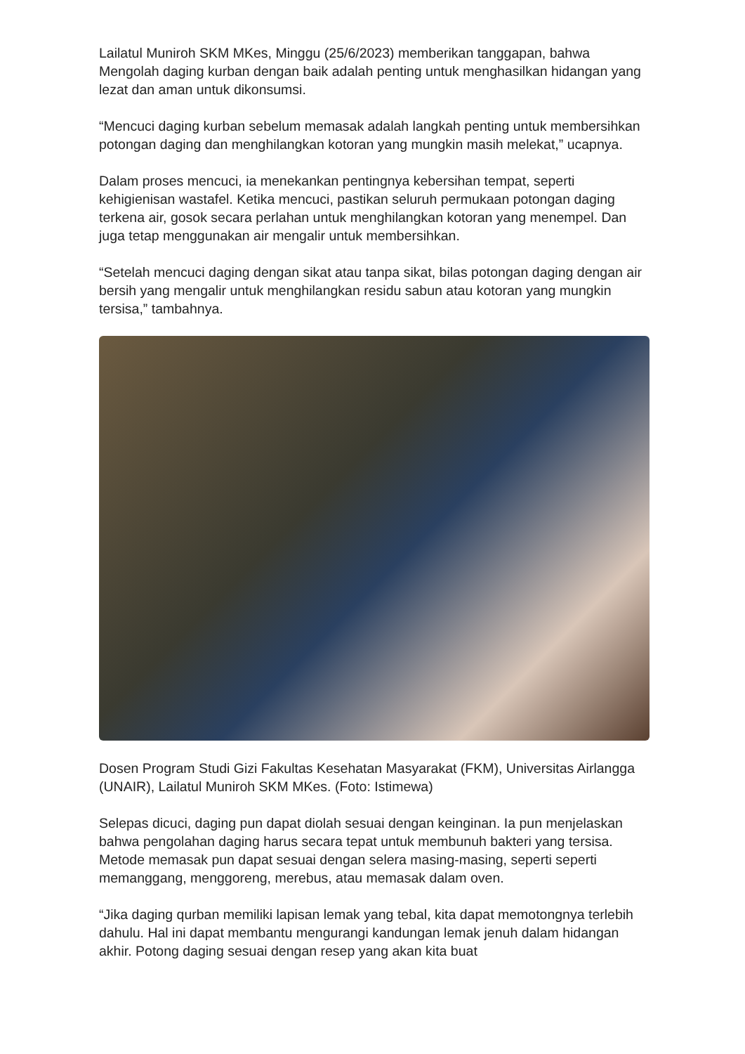Lailatul Muniroh SKM MKes, Minggu (25/6/2023) memberikan tanggapan, bahwa Mengolah daging kurban dengan baik adalah penting untuk menghasilkan hidangan yang lezat dan aman untuk dikonsumsi.
“Mencuci daging kurban sebelum memasak adalah langkah penting untuk membersihkan potongan daging dan menghilangkan kotoran yang mungkin masih melekat,” ucapnya.
Dalam proses mencuci, ia menekankan pentingnya kebersihan tempat, seperti kehigienisan wastafel. Ketika mencuci, pastikan seluruh permukaan potongan daging terkena air, gosok secara perlahan untuk menghilangkan kotoran yang menempel. Dan juga tetap menggunakan air mengalir untuk membersihkan.
“Setelah mencuci daging dengan sikat atau tanpa sikat, bilas potongan daging dengan air bersih yang mengalir untuk menghilangkan residu sabun atau kotoran yang mungkin tersisa,” tambahnya.
Dosen Program Studi Gizi Fakultas Kesehatan Masyarakat (FKM), Universitas Airlangga (UNAIR), Lailatul Muniroh SKM MKes. (Foto: Istimewa)
Selepas dicuci, daging pun dapat diolah sesuai dengan keinginan. Ia pun menjelaskan bahwa pengolahan daging harus secara tepat untuk membunuh bakteri yang tersisa. Metode memasak pun dapat sesuai dengan selera masing-masing, seperti seperti memanggang, menggoreng, merebus, atau memasak dalam oven.
“Jika daging qurban memiliki lapisan lemak yang tebal, kita dapat memotongnya terlebih dahulu. Hal ini dapat membantu mengurangi kandungan lemak jenuh dalam hidangan akhir. Potong daging sesuai dengan resep yang akan kita buat